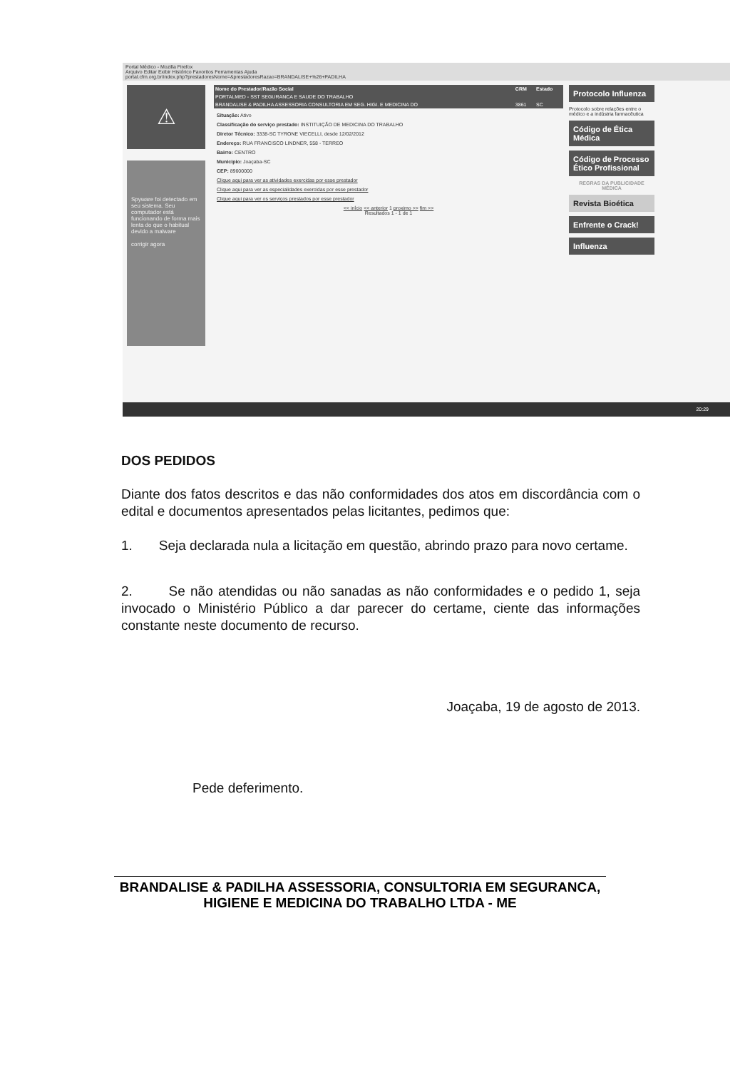Portal Médico - Mozilla Firefox
Arquivo Editar Exibir Histórico Favoritos Ferramentas Ajuda
portal.cfm.org.br/index.php?prestadoresNome=&prestadoresRazao=BRANDALISE+%26+PADILHA
⚠
Spyware foi detectado em seu sistema. Seu computador está funcionando de forma mais lenta do que o habitual devido a malware
corrigir agora
| Nome do Prestador/Razão Social | CRM | Estado |
| --- | --- | --- |
| PORTALMED - SST SEGURANCA E SAUDE DO TRABALHO | | |
| BRANDALISE & PADILHA ASSESSORIA CONSULTORIA EM SEG. HIGI. E MEDICINA DO | 3861 | SC |
Situação: Ativo
Classificação do serviço prestado: INSTITUIÇÃO DE MEDICINA DO TRABALHO
Diretor Técnico: 3338-SC TYRONE VIECELLI, desde 12/02/2012
Endereço: RUA FRANCISCO LINDNER, 558 - TERREO
Bairro: CENTRO
Municipio: Joaçaba-SC
CEP: 89600000
Clique aqui para ver as atividades exercidas por esse prestador
Clique aqui para ver as especialidades exercidas por esse prestador
Clique aqui para ver os serviços prestados por esse prestador
<< início << anterior 1 proximo >> fim >>
Resultados 1 - 1 de 1
Protocolo Influenza
Protocolo sobre relações entre o médico e a indústria farmacêutica
Código de Ética Médica
Código de Processo Ético Profissional
REGRAS DA PUBLICIDADE MÉDICA
Revista Bioética
Enfrente o Crack!
Influenza
20:29
DOS PEDIDOS
Diante dos fatos descritos e das não conformidades dos atos em discordância com o edital e documentos apresentados pelas licitantes, pedimos que:
1. Seja declarada nula a licitação em questão, abrindo prazo para novo certame.
2. Se não atendidas ou não sanadas as não conformidades e o pedido 1, seja invocado o Ministério Público a dar parecer do certame, ciente das informações constante neste documento de recurso.
Joaçaba, 19 de agosto de 2013.
Pede deferimento.
BRANDALISE & PADILHA ASSESSORIA, CONSULTORIA EM SEGURANCA, HIGIENE E MEDICINA DO TRABALHO LTDA - ME